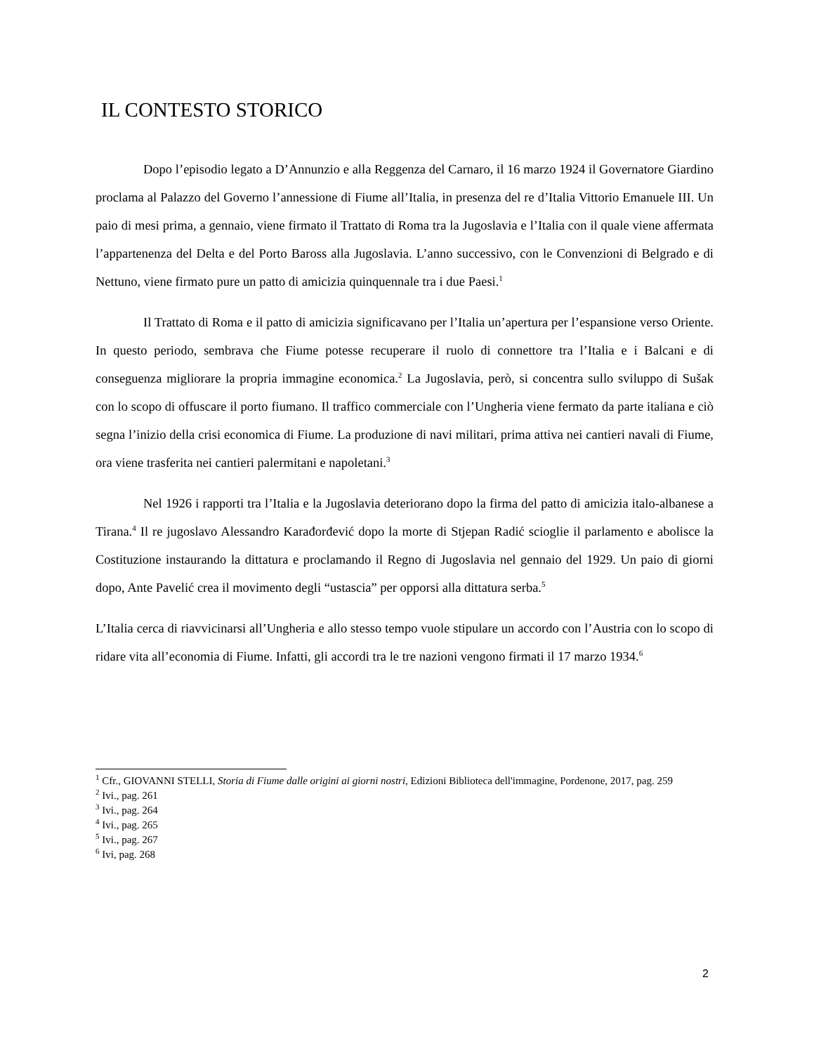IL CONTESTO STORICO
Dopo l’episodio legato a D’Annunzio e alla Reggenza del Carnaro, il 16 marzo 1924 il Governatore Giardino proclama al Palazzo del Governo l’annessione di Fiume all’Italia, in presenza del re d’Italia Vittorio Emanuele III. Un paio di mesi prima, a gennaio, viene firmato il Trattato di Roma tra la Jugoslavia e l’Italia con il quale viene affermata l’appartenenza del Delta e del Porto Baross alla Jugoslavia. L’anno successivo, con le Convenzioni di Belgrado e di Nettuno, viene firmato pure un patto di amicizia quinquennale tra i due Paesi.<sup>1</sup>
Il Trattato di Roma e il patto di amicizia significavano per l’Italia un’apertura per l’espansione verso Oriente. In questo periodo, sembrava che Fiume potesse recuperare il ruolo di connettore tra l’Italia e i Balcani e di conseguenza migliorare la propria immagine economica.<sup>2</sup> La Jugoslavia, però, si concentra sullo sviluppo di Sušak con lo scopo di offuscare il porto fiumano. Il traffico commerciale con l’Ungheria viene fermato da parte italiana e ciò segna l’inizio della crisi economica di Fiume. La produzione di navi militari, prima attiva nei cantieri navali di Fiume, ora viene trasferita nei cantieri palermitani e napoletani.<sup>3</sup>
Nel 1926 i rapporti tra l’Italia e la Jugoslavia deteriorano dopo la firma del patto di amicizia italo-albanese a Tirana.<sup>4</sup> Il re jugoslavo Alessandro Karađorđević dopo la morte di Stjepan Radić scioglie il parlamento e abolisce la Costituzione instaurando la dittatura e proclamando il Regno di Jugoslavia nel gennaio del 1929. Un paio di giorni dopo, Ante Pavelić crea il movimento degli “ustascia” per opporsi alla dittatura serba.<sup>5</sup>
L’Italia cerca di riavvicinarsi all’Ungheria e allo stesso tempo vuole stipulare un accordo con l’Austria con lo scopo di ridare vita all’economia di Fiume. Infatti, gli accordi tra le tre nazioni vengono firmati il 17 marzo 1934.<sup>6</sup>
<sup>1</sup> Cfr., GIOVANNI STELLI, Storia di Fiume dalle origini ai giorni nostri, Edizioni Biblioteca dell'immagine, Pordenone, 2017, pag. 259
<sup>2</sup> Ivi., pag. 261
<sup>3</sup> Ivi., pag. 264
<sup>4</sup> Ivi., pag. 265
<sup>5</sup> Ivi., pag. 267
<sup>6</sup> Ivi, pag. 268
2